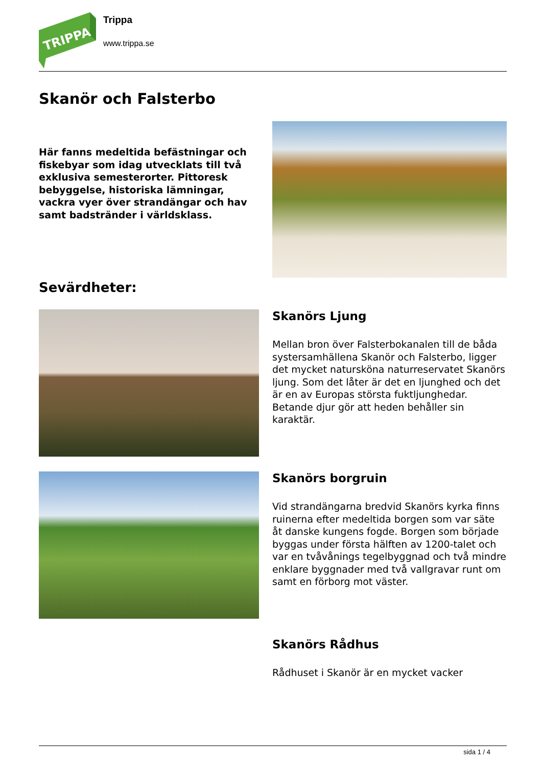TRIPPA
Trippa
www.trippa.se
Skanör och Falsterbo
Här fanns medeltida befästningar och fiskebyar som idag utvecklats till två exklusiva semesterorter. Pittoresk bebyggelse, historiska lämningar, vackra vyer över strandängar och hav samt badstränder i världsklass.
Sevärdheter:
Skanörs Ljung
Mellan bron över Falsterbokanalen till de båda systersamhällena Skanör och Falsterbo, ligger det mycket natursköna naturreservatet Skanörs ljung. Som det låter är det en ljunghed och det är en av Europas största fuktljunghedar. Betande djur gör att heden behåller sin karaktär.
Skanörs borgruin
Vid strandängarna bredvid Skanörs kyrka finns ruinerna efter medeltida borgen som var säte åt danske kungens fogde. Borgen som började byggas under första hälften av 1200-talet och var en tvåvånings tegelbyggnad och två mindre enklare byggnader med två vallgravar runt om samt en förborg mot väster.
Skanörs Rådhus
Rådhuset i Skanör är en mycket vacker
sida 1 / 4